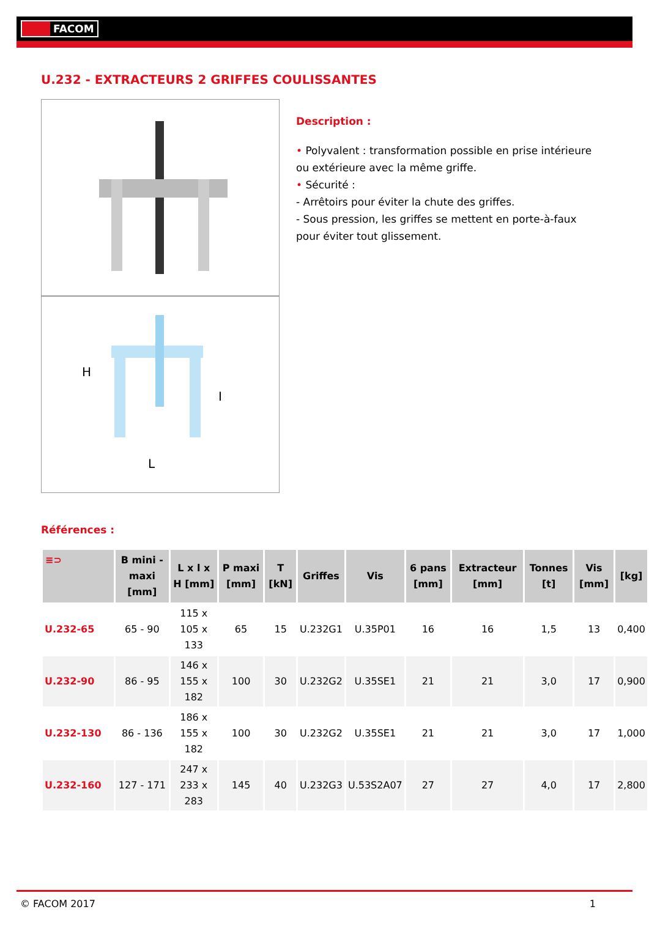FACOM
U.232 - EXTRACTEURS 2 GRIFFES COULISSANTES
H
I
L
Description :
• Polyvalent : transformation possible en prise intérieure ou extérieure avec la même griffe.
• Sécurité :
- Arrêtoirs pour éviter la chute des griffes.
- Sous pression, les griffes se mettent en porte-à-faux pour éviter tout glissement.
Références :
| ≡⊃ | B mini - maxi [mm] | L x l x H [mm] | P maxi [mm] | T [kN] | Griffes | Vis | 6 pans [mm] | Extracteur [mm] | Tonnes [t] | Vis [mm] | [kg] |
| --- | --- | --- | --- | --- | --- | --- | --- | --- | --- | --- | --- |
| U.232-65 | 65 - 90 | 115 x 105 x 133 | 65 | 15 | U.232G1 | U.35P01 | 16 | 16 | 1,5 | 13 | 0,400 |
| U.232-90 | 86 - 95 | 146 x 155 x 182 | 100 | 30 | U.232G2 | U.35SE1 | 21 | 21 | 3,0 | 17 | 0,900 |
| U.232-130 | 86 - 136 | 186 x 155 x 182 | 100 | 30 | U.232G2 | U.35SE1 | 21 | 21 | 3,0 | 17 | 1,000 |
| U.232-160 | 127 - 171 | 247 x 233 x 283 | 145 | 40 | U.232G3 | U.53S2A07 | 27 | 27 | 4,0 | 17 | 2,800 |
© FACOM 2017 1